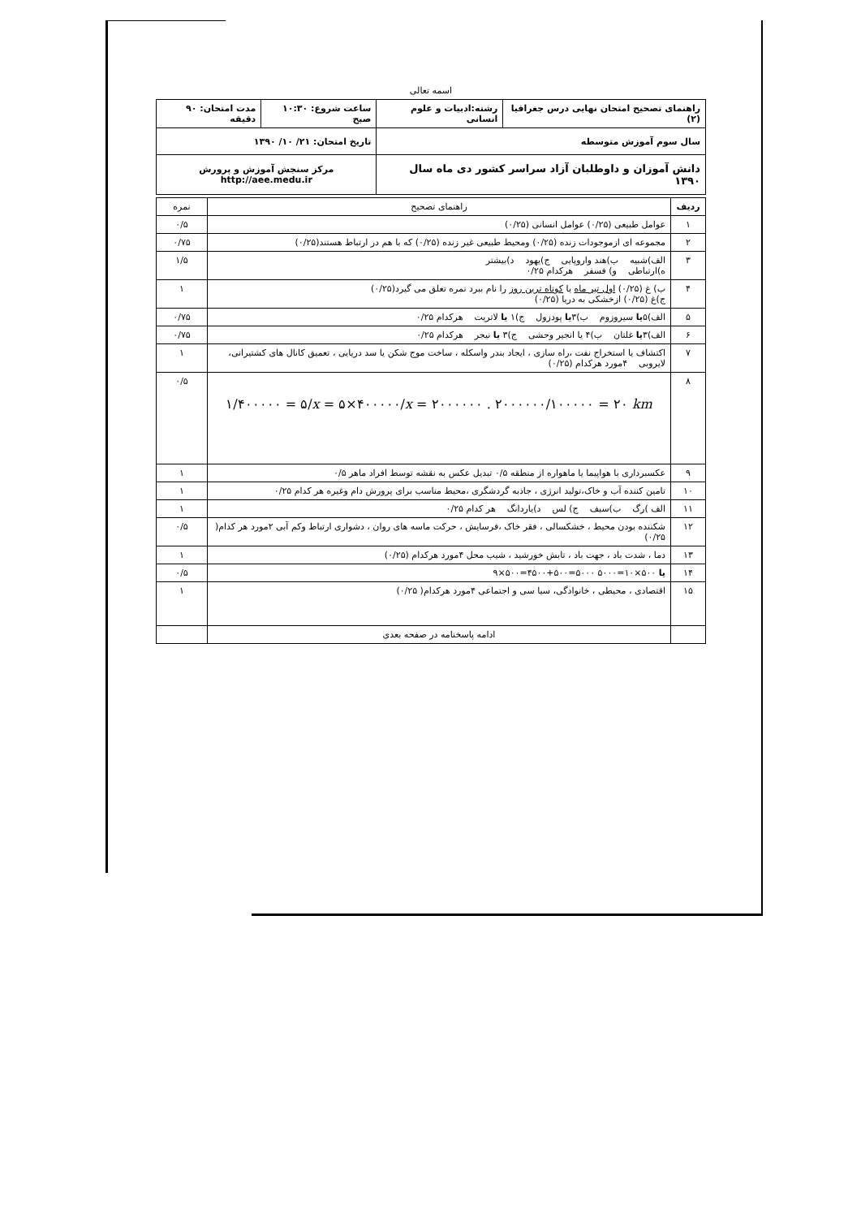اسمه تعالی
| راهنمای تصحیح امتحان نهایی درس جغرافیا (۲) | رشته:ادبیات و علوم انسانی | ساعت شروع: ۱۰:۳۰ صبح | مدت امتحان: ۹۰ دقیقه |
| سال سوم آموزش متوسطه | | تاریخ امتحان: ۲۱/ ۱۰/ ۱۳۹۰ | |
| دانش آموزان و داوطلبان آزاد سراسر کشور دی ماه سال ۱۳۹۰ | | مرکز سنجش آموزش و پرورش http://aee.medu.ir | |
| ردیف | راهنمای تصحیح | نمره |
| --- | --- | --- |
| ۱ | عوامل طبیعی (۰/۲۵) عوامل انسانی (۰/۲۵) | ۰/۵ |
| ۲ | مجموعه ای ازموجودات زنده (۰/۲۵) ومحیط طبیعی غیر زنده (۰/۲۵) که با هم در ارتباط هستند(۰/۲۵) | ۰/۷۵ |
| ۳ | الف)شبیه ب)هند واروپایی ج)یهود د)بیشتر ه)ارتباطی و) فسفر هرکدام ۰/۲۵ | ۱/۵ |
| ۴ | ب) غ (۰/۲۵) اول تیر ماه یا کوتاه ترین روز را نام ببرد نمره تعلق می گیرد(۰/۲۵) ج)غ (۰/۲۵) ازخشکی به دریا (۰/۲۵) | ۱ |
| ۵ | الف)۵ یا سیروزوم ب)۳ یا پودزول ج)۱ یا لاتریت هرکدام ۰/۲۵ | ۰/۷۵ |
| ۶ | الف)۳ یا غلتان ب)۴ یا انجیر وحشی ج)۳ یا نیجر هرکدام ۰/۲۵ | ۰/۷۵ |
| ۷ | اکتشاف یا استخراج نفت ،راه سازی ، ایجاد بندر واسکله ، ساخت موج شکن یا سد دریایی ، تعمیق کانال های کشتیرانی، لایروبی ۴مورد هرکدام (۰/۲۵) | ۱ |
| ۸ | ۱/۴۰۰۰۰۰ = ۵/ x = ۵×۴۰۰۰۰۰/ x = ۲۰۰۰۰۰۰ . ۲۰۰۰۰۰۰/۱۰۰۰۰۰ = ۲۰ km | ۰/۵ |
| ۹ | عکسبرداری با هواپیما یا ماهواره از منطقه ۰/۵ تبدیل عکس به نقشه توسط افراد ماهر ۰/۵ | ۱ |
| ۱۰ | تامین کننده آب و خاک،تولید انرژی ، جاذبه گردشگری ،محیط مناسب برای پرورش دام وغیره هر کدام ۰/۲۵ | ۱ |
| ۱۱ | الف )رگ ب)سیف ج) لس د)یاردانگ هر کدام ۰/۲۵ | ۱ |
| ۱۲ | شکننده بودن محیط ، خشکسالی ، فقر خاک ،فرسایش ، حرکت ماسه های روان ، دشواری ارتباط وکم آبی ۲مورد هر کدام( ۰/۲۵) | ۰/۵ |
| ۱۳ | دما ، شدت باد ، جهت باد ، تابش خورشید ، شیب محل ۴مورد هرکدام (۰/۲۵) | ۱ |
| ۱۴ | ۹×۵۰۰=۴۵۰۰+۵۰۰=۵۰۰۰ یا ۵۰۰×۱۰=۵۰۰۰ | ۰/۵ |
| ۱۵ | اقتصادی ، محیطی ، خانوادگی، سیا سی و اجتماعی ۴مورد هرکدام( ۰/۲۵) | ۱ |
| | ادامه پاسخنامه در صفحه بعدی | |